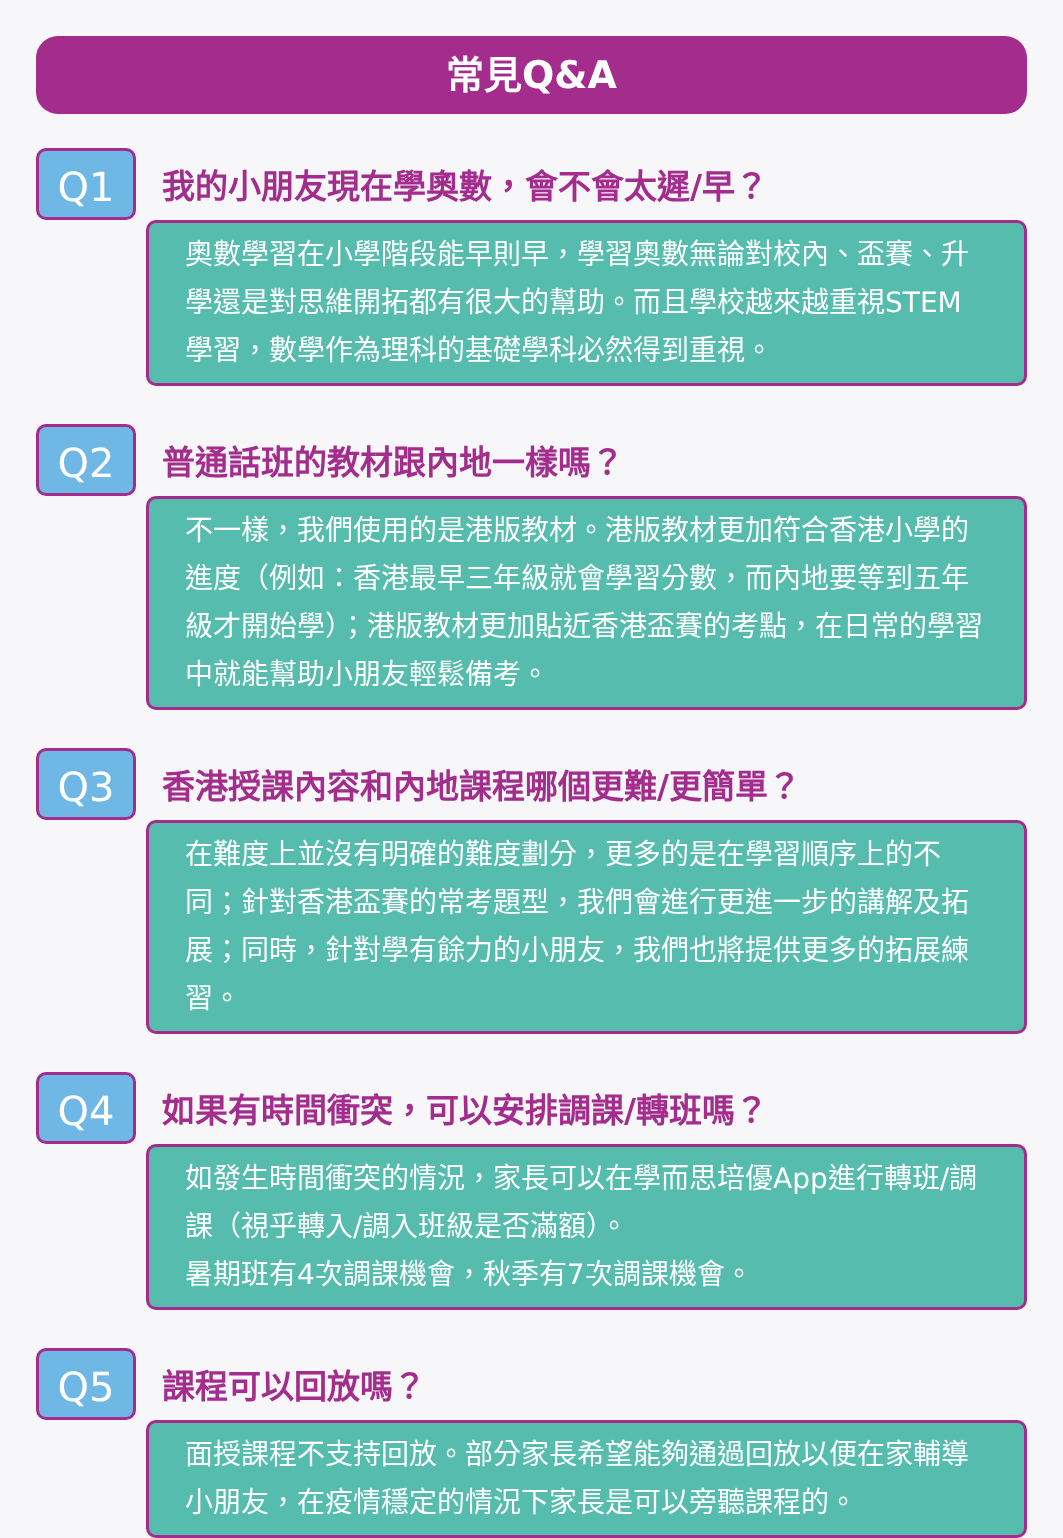常見Q&A
Q1
我的小朋友現在學奧數，會不會太遲/早？
奧數學習在小學階段能早則早，學習奧數無論對校內、盃賽、升學還是對思維開拓都有很大的幫助。而且學校越來越重視STEM學習，數學作為理科的基礎學科必然得到重視。
Q2
普通話班的教材跟內地一樣嗎？
不一樣，我們使用的是港版教材。港版教材更加符合香港小學的進度（例如：香港最早三年級就會學習分數，而內地要等到五年級才開始學）；港版教材更加貼近香港盃賽的考點，在日常的學習中就能幫助小朋友輕鬆備考。
Q3
香港授課內容和內地課程哪個更難/更簡單？
在難度上並沒有明確的難度劃分，更多的是在學習順序上的不同；針對香港盃賽的常考題型，我們會進行更進一步的講解及拓展；同時，針對學有餘力的小朋友，我們也將提供更多的拓展練習。
Q4
如果有時間衝突，可以安排調課/轉班嗎？
如發生時間衝突的情況，家長可以在學而思培優App進行轉班/調課（視乎轉入/調入班級是否滿額）。
暑期班有4次調課機會，秋季有7次調課機會。
Q5
課程可以回放嗎？
面授課程不支持回放。部分家長希望能夠通過回放以便在家輔導小朋友，在疫情穩定的情況下家長是可以旁聽課程的。